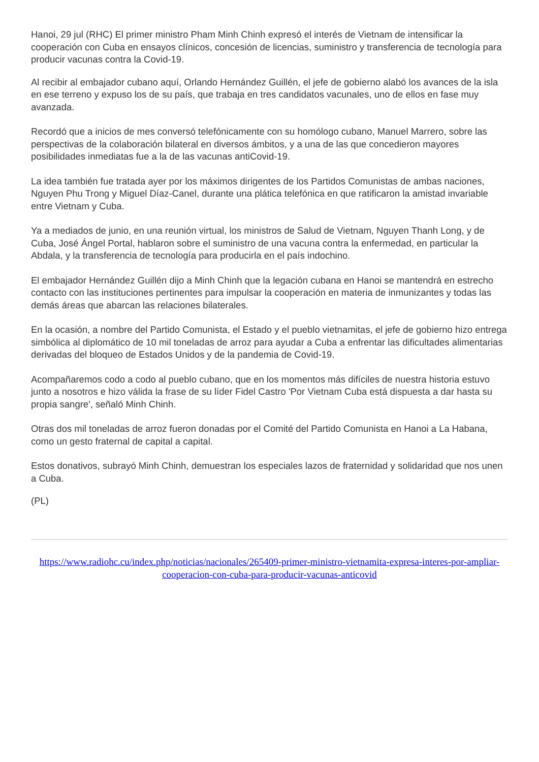Hanoi, 29 jul (RHC) El primer ministro Pham Minh Chinh expresó el interés de Vietnam de intensificar la cooperación con Cuba en ensayos clínicos, concesión de licencias, suministro y transferencia de tecnología para producir vacunas contra la Covid-19.
Al recibir al embajador cubano aquí, Orlando Hernández Guillén, el jefe de gobierno alabó los avances de la isla en ese terreno y expuso los de su país, que trabaja en tres candidatos vacunales, uno de ellos en fase muy avanzada.
Recordó que a inicios de mes conversó telefónicamente con su homólogo cubano, Manuel Marrero, sobre las perspectivas de la colaboración bilateral en diversos ámbitos, y a una de las que concedieron mayores posibilidades inmediatas fue a la de las vacunas antiCovid-19.
La idea también fue tratada ayer por los máximos dirigentes de los Partidos Comunistas de ambas naciones, Nguyen Phu Trong y Miguel Díaz-Canel, durante una plática telefónica en que ratificaron la amistad invariable entre Vietnam y Cuba.
Ya a mediados de junio, en una reunión virtual, los ministros de Salud de Vietnam, Nguyen Thanh Long, y de Cuba, José Ángel Portal, hablaron sobre el suministro de una vacuna contra la enfermedad, en particular la Abdala, y la transferencia de tecnología para producirla en el país indochino.
El embajador Hernández Guillén dijo a Minh Chinh que la legación cubana en Hanoi se mantendrá en estrecho contacto con las instituciones pertinentes para impulsar la cooperación en materia de inmunizantes y todas las demás áreas que abarcan las relaciones bilaterales.
En la ocasión, a nombre del Partido Comunista, el Estado y el pueblo vietnamitas, el jefe de gobierno hizo entrega simbólica al diplomático de 10 mil toneladas de arroz para ayudar a Cuba a enfrentar las dificultades alimentarias derivadas del bloqueo de Estados Unidos y de la pandemia de Covid-19.
Acompañaremos codo a codo al pueblo cubano, que en los momentos más difíciles de nuestra historia estuvo junto a nosotros e hizo válida la frase de su líder Fidel Castro 'Por Vietnam Cuba está dispuesta a dar hasta su propia sangre', señaló Minh Chinh.
Otras dos mil toneladas de arroz fueron donadas por el Comité del Partido Comunista en Hanoi a La Habana, como un gesto fraternal de capital a capital.
Estos donativos, subrayó Minh Chinh, demuestran los especiales lazos de fraternidad y solidaridad que nos unen a Cuba.
(PL)
https://www.radiohc.cu/index.php/noticias/nacionales/265409-primer-ministro-vietnamita-expresa-interes-por-ampliar-cooperacion-con-cuba-para-producir-vacunas-anticovid